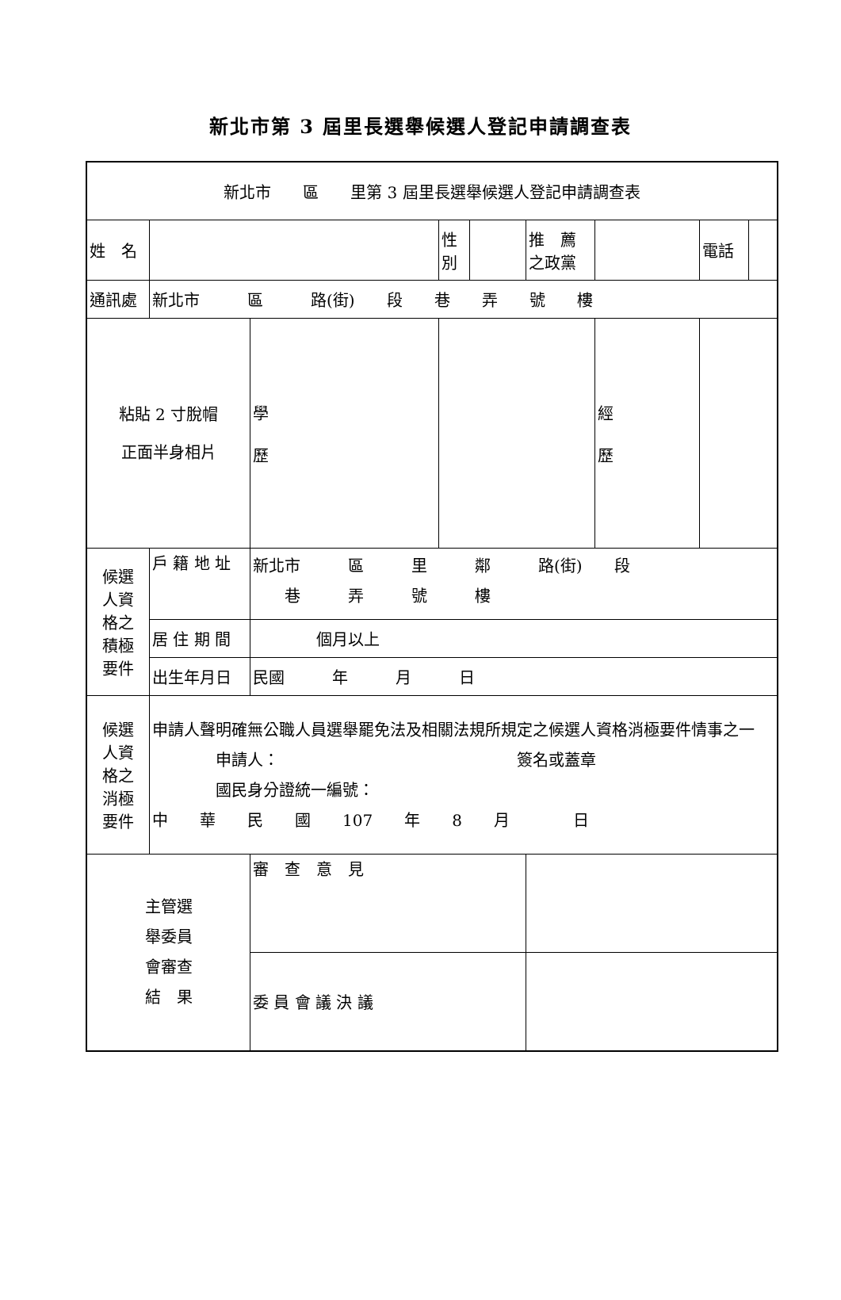新北市第 3 屆里長選舉候選人登記申請調查表
| 新北市 區 里第 3 屆里長選舉候選人登記申請調查表 | | | | | | | | | |
| 姓 名 | | | 性 別 | | 推 薦 之政黨 | | | 電話 | |
| 通訊處 | 新北市 區 路(街) 段 巷 弄 號 樓 | | | | | | | | |
| 粘貼 2 寸脫帽 正面半身相片 | | 學 歷 | | | | 經 歷 | | | |
| 候選 人資 格之 積極 要件 | 戶 籍 地 址 | 新北市 區 里 鄰 路(街) 段 巷 弄 號 樓 | | | | | | | |
| | 居 住 期 間 | 個月以上 | | | | | | | |
| | 出生年月日 | 民國 年 月 日 | | | | | | | |
| 候選 人資 格之 消極 要件 | 申請人聲明確無公職人員選舉罷免法及相關法規所規定之候選人資格消極要件情事之一 申請人： 簽名或蓋章 國民身分證統一編號： 中 華 民 國 107 年 8 月 日 | | | | | | | | |
| 主管選 舉委員 會審查 結 果 | | 審 查 意 見 | | | | | | | |
| | | 委 員 會 議 決 議 | | | | | | | |